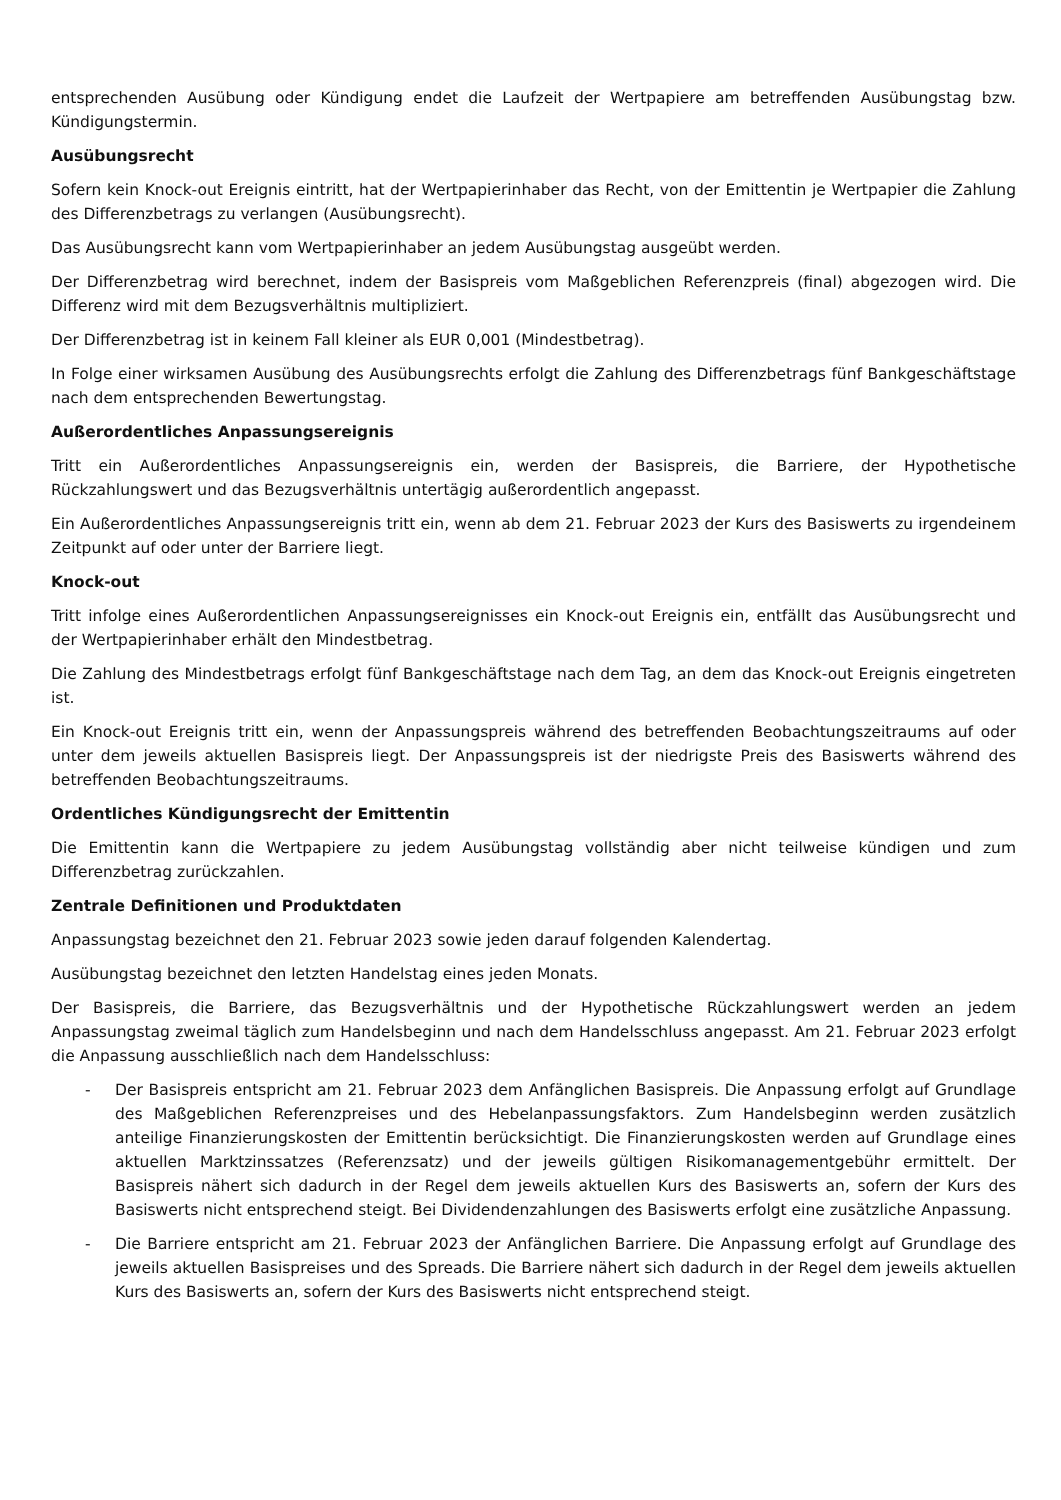entsprechenden Ausübung oder Kündigung endet die Laufzeit der Wertpapiere am betreffenden Ausübungstag bzw. Kündigungstermin.
Ausübungsrecht
Sofern kein Knock-out Ereignis eintritt, hat der Wertpapierinhaber das Recht, von der Emittentin je Wertpapier die Zahlung des Differenzbetrags zu verlangen (Ausübungsrecht).
Das Ausübungsrecht kann vom Wertpapierinhaber an jedem Ausübungstag ausgeübt werden.
Der Differenzbetrag wird berechnet, indem der Basispreis vom Maßgeblichen Referenzpreis (final) abgezogen wird. Die Differenz wird mit dem Bezugsverhältnis multipliziert.
Der Differenzbetrag ist in keinem Fall kleiner als EUR 0,001 (Mindestbetrag).
In Folge einer wirksamen Ausübung des Ausübungsrechts erfolgt die Zahlung des Differenzbetrags fünf Bankgeschäftstage nach dem entsprechenden Bewertungstag.
Außerordentliches Anpassungsereignis
Tritt ein Außerordentliches Anpassungsereignis ein, werden der Basispreis, die Barriere, der Hypothetische Rückzahlungswert und das Bezugsverhältnis untertägig außerordentlich angepasst.
Ein Außerordentliches Anpassungsereignis tritt ein, wenn ab dem 21. Februar 2023 der Kurs des Basiswerts zu irgendeinem Zeitpunkt auf oder unter der Barriere liegt.
Knock-out
Tritt infolge eines Außerordentlichen Anpassungsereignisses ein Knock-out Ereignis ein, entfällt das Ausübungsrecht und der Wertpapierinhaber erhält den Mindestbetrag.
Die Zahlung des Mindestbetrags erfolgt fünf Bankgeschäftstage nach dem Tag, an dem das Knock-out Ereignis eingetreten ist.
Ein Knock-out Ereignis tritt ein, wenn der Anpassungspreis während des betreffenden Beobachtungszeitraums auf oder unter dem jeweils aktuellen Basispreis liegt. Der Anpassungspreis ist der niedrigste Preis des Basiswerts während des betreffenden Beobachtungszeitraums.
Ordentliches Kündigungsrecht der Emittentin
Die Emittentin kann die Wertpapiere zu jedem Ausübungstag vollständig aber nicht teilweise kündigen und zum Differenzbetrag zurückzahlen.
Zentrale Definitionen und Produktdaten
Anpassungstag bezeichnet den 21. Februar 2023 sowie jeden darauf folgenden Kalendertag.
Ausübungstag bezeichnet den letzten Handelstag eines jeden Monats.
Der Basispreis, die Barriere, das Bezugsverhältnis und der Hypothetische Rückzahlungswert werden an jedem Anpassungstag zweimal täglich zum Handelsbeginn und nach dem Handelsschluss angepasst. Am 21. Februar 2023 erfolgt die Anpassung ausschließlich nach dem Handelsschluss:
- Der Basispreis entspricht am 21. Februar 2023 dem Anfänglichen Basispreis. Die Anpassung erfolgt auf Grundlage des Maßgeblichen Referenzpreises und des Hebelanpassungsfaktors. Zum Handelsbeginn werden zusätzlich anteilige Finanzierungskosten der Emittentin berücksichtigt. Die Finanzierungskosten werden auf Grundlage eines aktuellen Marktzinssatzes (Referenzsatz) und der jeweils gültigen Risikomanagementgebühr ermittelt. Der Basispreis nähert sich dadurch in der Regel dem jeweils aktuellen Kurs des Basiswerts an, sofern der Kurs des Basiswerts nicht entsprechend steigt. Bei Dividendenzahlungen des Basiswerts erfolgt eine zusätzliche Anpassung.
- Die Barriere entspricht am 21. Februar 2023 der Anfänglichen Barriere. Die Anpassung erfolgt auf Grundlage des jeweils aktuellen Basispreises und des Spreads. Die Barriere nähert sich dadurch in der Regel dem jeweils aktuellen Kurs des Basiswerts an, sofern der Kurs des Basiswerts nicht entsprechend steigt.